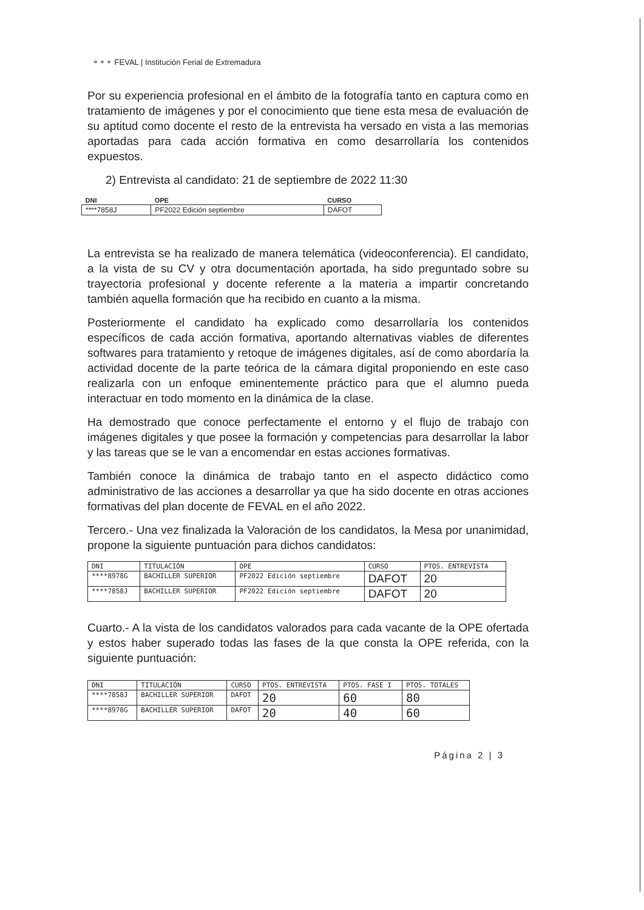⚬⚬⚬ FEVAL | Institución Ferial de Extremadura
Por su experiencia profesional en el ámbito de la fotografía tanto en captura como en tratamiento de imágenes y por el conocimiento que tiene esta mesa de evaluación de su aptitud como docente el resto de la entrevista ha versado en vista a las memorias aportadas para cada acción formativa en como desarrollaría los contenidos expuestos.
2) Entrevista al candidato: 21 de septiembre de 2022 11:30
| DNI | OPE | CURSO |
| --- | --- | --- |
| ****7858J | PF2022 Edición septiembre | DAFOT |
La entrevista se ha realizado de manera telemática (videoconferencia). El candidato, a la vista de su CV y otra documentación aportada, ha sido preguntado sobre su trayectoria profesional y docente referente a la materia a impartir concretando también aquella formación que ha recibido en cuanto a la misma.
Posteriormente el candidato ha explicado como desarrollaría los contenidos específicos de cada acción formativa, aportando alternativas viables de diferentes softwares para tratamiento y retoque de imágenes digitales, así de como abordaría la actividad docente de la parte teórica de la cámara digital proponiendo en este caso realizarla con un enfoque eminentemente práctico para que el alumno pueda interactuar en todo momento en la dinámica de la clase.
Ha demostrado que conoce perfectamente el entorno y el flujo de trabajo con imágenes digitales y que posee la formación y competencias para desarrollar la labor y las tareas que se le van a encomendar en estas acciones formativas.
También conoce la dinámica de trabajo tanto en el aspecto didáctico como administrativo de las acciones a desarrollar ya que ha sido docente en otras acciones formativas del plan docente de FEVAL en el año 2022.
Tercero.- Una vez finalizada la Valoración de los candidatos, la Mesa por unanimidad, propone la siguiente puntuación para dichos candidatos:
| DNI | TITULACIÓN | OPE | CURSO | PTOS. ENTREVISTA |
| --- | --- | --- | --- | --- |
| ****8978G | BACHILLER SUPERIOR | PF2022 Edición septiembre | DAFOT | 20 |
| ****7858J | BACHILLER SUPERIOR | PF2022 Edición septiembre | DAFOT | 20 |
Cuarto.- A la vista de los candidatos valorados para cada vacante de la OPE ofertada y estos haber superado todas las fases de la que consta la OPE referida, con la siguiente puntuación:
| DNI | TITULACIÓN | CURSO | PTOS. ENTREVISTA | PTOS. FASE I | PTOS. TOTALES |
| --- | --- | --- | --- | --- | --- |
| ****7858J | BACHILLER SUPERIOR | DAFOT | 20 | 60 | 80 |
| ****8978G | BACHILLER SUPERIOR | DAFOT | 20 | 40 | 60 |
Página 2 | 3